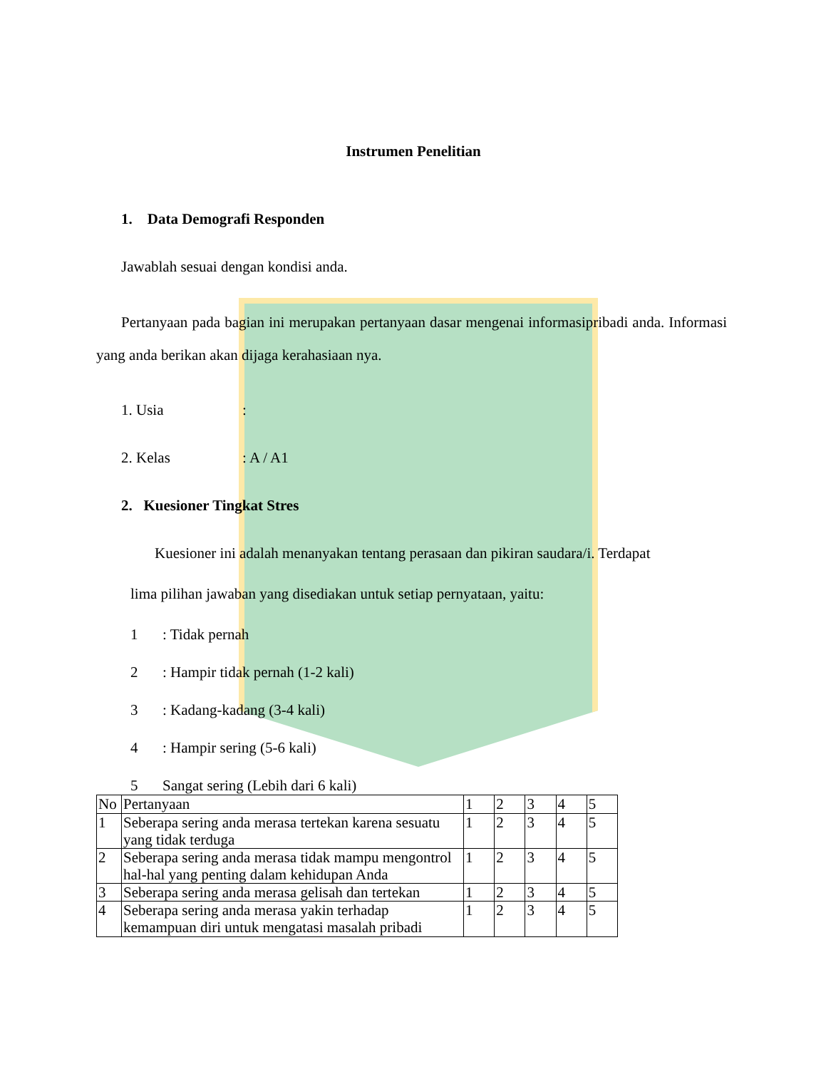Instrumen Penelitian
1. Data Demografi Responden
Jawablah sesuai dengan kondisi anda.
Pertanyaan pada bagian ini merupakan pertanyaan dasar mengenai informasipribadi anda. Informasi yang anda berikan akan dijaga kerahasiaan nya.
1. Usia:
2. Kelas: A / A1
2. Kuesioner Tingkat Stres
Kuesioner ini adalah menanyakan tentang perasaan dan pikiran saudara/i. Terdapat
lima pilihan jawaban yang disediakan untuk setiap pernyataan, yaitu:
1: Tidak pernah
2: Hampir tidak pernah (1-2 kali)
3: Kadang-kadang (3-4 kali)
4: Hampir sering (5-6 kali)
5 Sangat sering (Lebih dari 6 kali)
| No | Pertanyaan | 1 | 2 | 3 | 4 | 5 |
| 1 | Seberapa sering anda merasa tertekan karena sesuatu yang tidak terduga | 1 | 2 | 3 | 4 | 5 |
| 2 | Seberapa sering anda merasa tidak mampu mengontrol hal-hal yang penting dalam kehidupan Anda | 1 | 2 | 3 | 4 | 5 |
| 3 | Seberapa sering anda merasa gelisah dan tertekan | 1 | 2 | 3 | 4 | 5 |
| 4 | Seberapa sering anda merasa yakin terhadap kemampuan diri untuk mengatasi masalah pribadi | 1 | 2 | 3 | 4 | 5 |